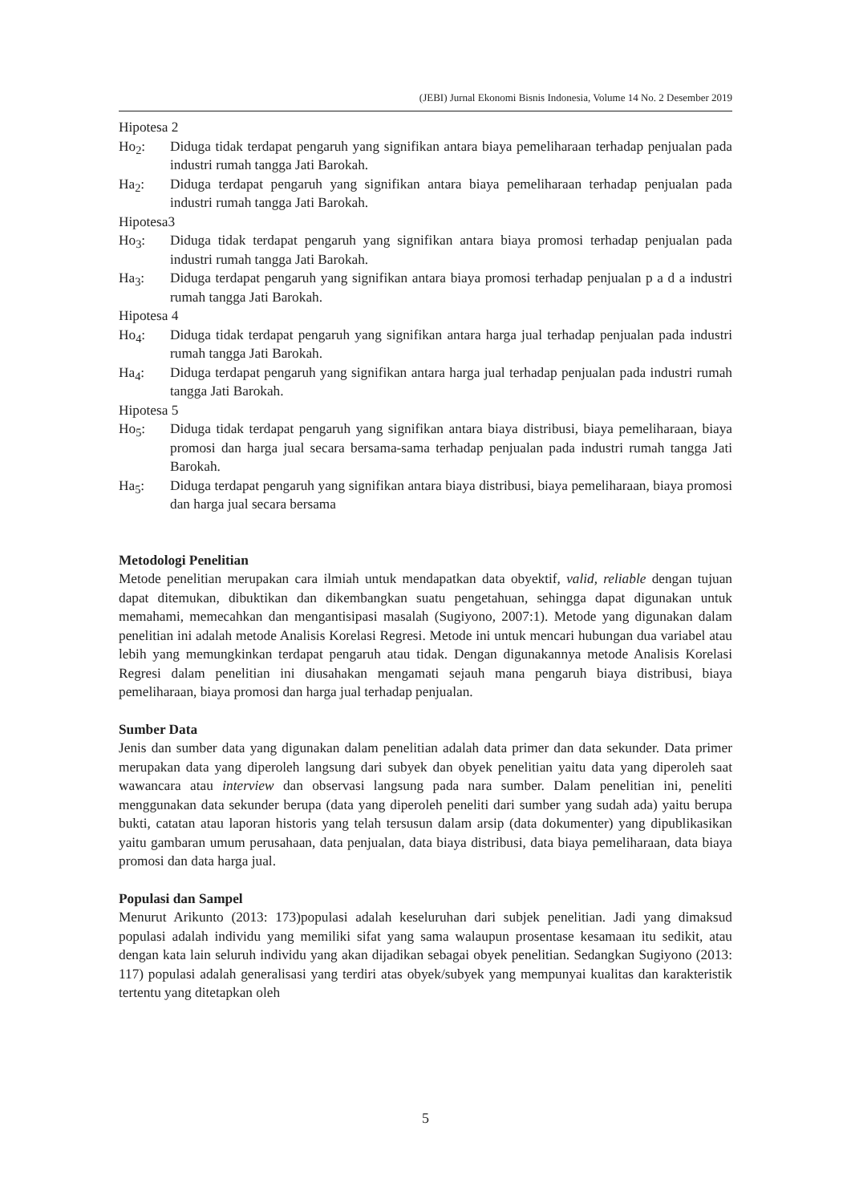(JEBI) Jurnal Ekonomi Bisnis Indonesia, Volume 14 No. 2 Desember 2019
Hipotesa 2
Ho<sub>2</sub>: Diduga tidak terdapat pengaruh yang signifikan antara biaya pemeliharaan terhadap penjualan pada industri rumah tangga Jati Barokah.
Ha<sub>2</sub>: Diduga terdapat pengaruh yang signifikan antara biaya pemeliharaan terhadap penjualan pada industri rumah tangga Jati Barokah.
Hipotesa3
Ho<sub>3</sub>: Diduga tidak terdapat pengaruh yang signifikan antara biaya promosi terhadap penjualan pada industri rumah tangga Jati Barokah.
Ha<sub>3</sub>: Diduga terdapat pengaruh yang signifikan antara biaya promosi terhadap penjualan p a d a industri rumah tangga Jati Barokah.
Hipotesa 4
Ho<sub>4</sub>: Diduga tidak terdapat pengaruh yang signifikan antara harga jual terhadap penjualan pada industri rumah tangga Jati Barokah.
Ha<sub>4</sub>: Diduga terdapat pengaruh yang signifikan antara harga jual terhadap penjualan pada industri rumah tangga Jati Barokah.
Hipotesa 5
Ho<sub>5</sub>: Diduga tidak terdapat pengaruh yang signifikan antara biaya distribusi, biaya pemeliharaan, biaya promosi dan harga jual secara bersama-sama terhadap penjualan pada industri rumah tangga Jati Barokah.
Ha<sub>5</sub>: Diduga terdapat pengaruh yang signifikan antara biaya distribusi, biaya pemeliharaan, biaya promosi dan harga jual secara bersama
Metodologi Penelitian
Metode penelitian merupakan cara ilmiah untuk mendapatkan data obyektif, valid, reliable dengan tujuan dapat ditemukan, dibuktikan dan dikembangkan suatu pengetahuan, sehingga dapat digunakan untuk memahami, memecahkan dan mengantisipasi masalah (Sugiyono, 2007:1). Metode yang digunakan dalam penelitian ini adalah metode Analisis Korelasi Regresi. Metode ini untuk mencari hubungan dua variabel atau lebih yang memungkinkan terdapat pengaruh atau tidak. Dengan digunakannya metode Analisis Korelasi Regresi dalam penelitian ini diusahakan mengamati sejauh mana pengaruh biaya distribusi, biaya pemeliharaan, biaya promosi dan harga jual terhadap penjualan.
Sumber Data
Jenis dan sumber data yang digunakan dalam penelitian adalah data primer dan data sekunder. Data primer merupakan data yang diperoleh langsung dari subyek dan obyek penelitian yaitu data yang diperoleh saat wawancara atau interview dan observasi langsung pada nara sumber. Dalam penelitian ini, peneliti menggunakan data sekunder berupa (data yang diperoleh peneliti dari sumber yang sudah ada) yaitu berupa bukti, catatan atau laporan historis yang telah tersusun dalam arsip (data dokumenter) yang dipublikasikan yaitu gambaran umum perusahaan, data penjualan, data biaya distribusi, data biaya pemeliharaan, data biaya promosi dan data harga jual.
Populasi dan Sampel
Menurut Arikunto (2013: 173)populasi adalah keseluruhan dari subjek penelitian. Jadi yang dimaksud populasi adalah individu yang memiliki sifat yang sama walaupun prosentase kesamaan itu sedikit, atau dengan kata lain seluruh individu yang akan dijadikan sebagai obyek penelitian. Sedangkan Sugiyono (2013: 117) populasi adalah generalisasi yang terdiri atas obyek/subyek yang mempunyai kualitas dan karakteristik tertentu yang ditetapkan oleh
5